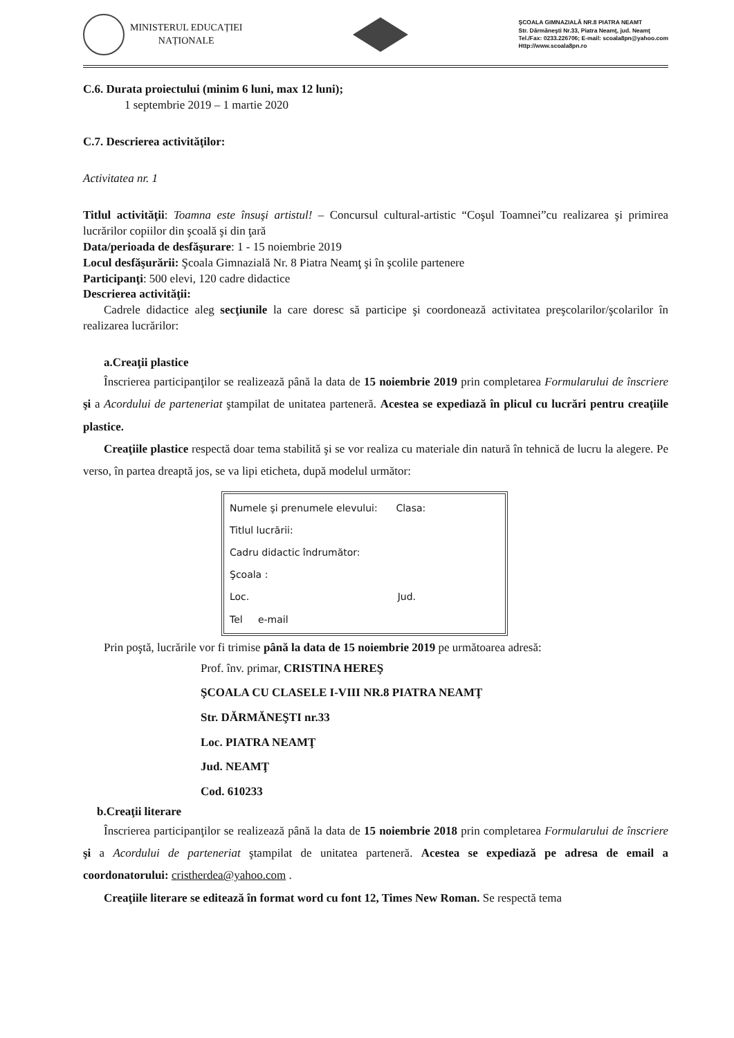MINISTERUL EDUCAȚIEI
NAȚIONALE
ŞCOALA GIMNAZIALĂ NR.8 PIATRA NEAMT
Str. Dărmăneşti Nr.33, Piatra Neamţ, jud. Neamţ
Tel./Fax: 0233.226706; E-mail: scoala8pn@yahoo.com
Http://www.scoala8pn.ro
C.6. Durata proiectului (minim 6 luni, max 12 luni);
1 septembrie 2019 – 1 martie 2020
C.7. Descrierea activităţilor:
Activitatea nr. 1
Titlul activităţii: Toamna este însuşi artistul! – Concursul cultural-artistic “Coşul Toamnei”cu realizarea şi primirea lucrărilor copiilor din şcoală şi din ţară
Data/perioada de desfăşurare: 1 - 15 noiembrie 2019
Locul desfăşurării: Şcoala Gimnazială Nr. 8 Piatra Neamţ şi în şcolile partenere
Participanţi: 500 elevi, 120 cadre didactice
Descrierea activităţii:
Cadrele didactice aleg secţiunile la care doresc să participe şi coordonează activitatea preşcolarilor/şcolarilor în realizarea lucrărilor:
a.Creaţii plastice
Înscrierea participanţilor se realizează până la data de 15 noiembrie 2019 prin completarea Formularului de înscriere şi a Acordului de parteneriat ştampilat de unitatea parteneră. Acestea se expediază în plicul cu lucrări pentru creaţiile plastice.
Creaţiile plastice respectă doar tema stabilită şi se vor realiza cu materiale din natură în tehnică de lucru la alegere. Pe verso, în partea dreaptă jos, se va lipi eticheta, după modelul următor:
Numele şi prenumele elevului: Clasa:
Titlul lucrării:
Cadru didactic îndrumător:
Şcoala :
Loc. Jud.
Tel e-mail
Prin poştă, lucrările vor fi trimise până la data de 15 noiembrie 2019 pe următoarea adresă:
Prof. înv. primar, CRISTINA HEREŞ
ŞCOALA CU CLASELE I-VIII NR.8 PIATRA NEAMŢ
Str. DĂRMĂNEŞTI nr.33
Loc. PIATRA NEAMŢ
Jud. NEAMŢ
Cod. 610233
b.Creaţii literare
Înscrierea participanţilor se realizează până la data de 15 noiembrie 2018 prin completarea Formularului de înscriere şi a Acordului de parteneriat ştampilat de unitatea parteneră. Acestea se expediază pe adresa de email a coordonatorului: cristherdea@yahoo.com .
Creaţiile literare se editează în format word cu font 12, Times New Roman. Se respectă tema